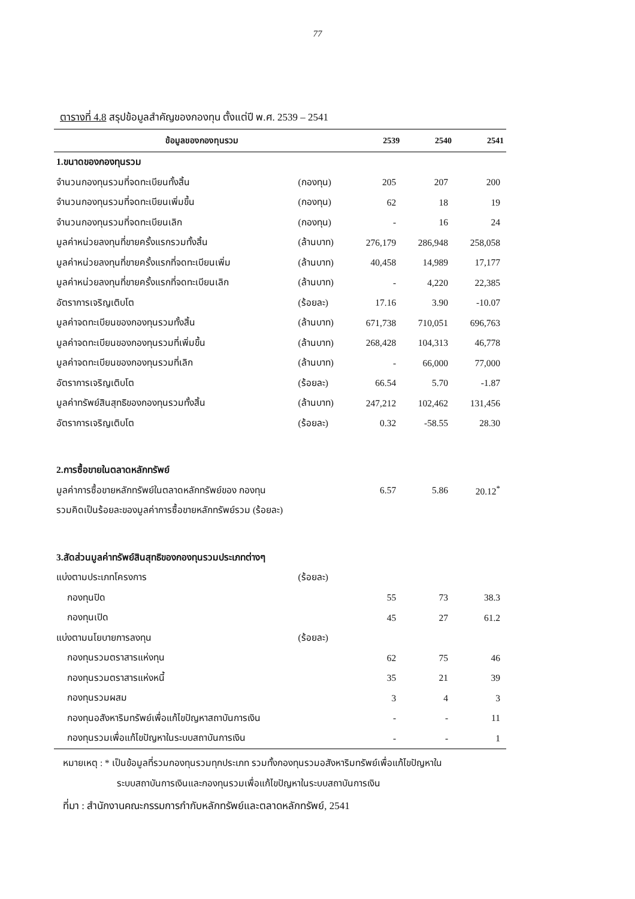77
ตารางที่ 4.8 สรุปข้อมูลสำคัญของกองทุน ตั้งแต่ปี พ.ศ. 2539 – 2541
| ข้อมูลของกองทุนรวม | | 2539 | 2540 | 2541 |
| --- | --- | --- | --- | --- |
| 1.ขนาดของกองทุนรวม | | | | |
| จำนวนกองทุนรวมที่จดทะเบียนทั้งสิ้น | (กองทุน) | 205 | 207 | 200 |
| จำนวนกองทุนรวมที่จดทะเบียนเพิ่มขึ้น | (กองทุน) | 62 | 18 | 19 |
| จำนวนกองทุนรวมที่จดทะเบียนเลิก | (กองทุน) | - | 16 | 24 |
| มูลค่าหน่วยลงทุนที่ขายครั้งแรกรวมทั้งสิ้น | (ล้านบาท) | 276,179 | 286,948 | 258,058 |
| มูลค่าหน่วยลงทุนที่ขายครั้งแรกที่จดทะเบียนเพิ่ม | (ล้านบาท) | 40,458 | 14,989 | 17,177 |
| มูลค่าหน่วยลงทุนที่ขายครั้งแรกที่จดทะเบียนเลิก | (ล้านบาท) | - | 4,220 | 22,385 |
| อัตราการเจริญเติบโต | (ร้อยละ) | 17.16 | 3.90 | -10.07 |
| มูลค่าจดทะเบียนของกองทุนรวมทั้งสิ้น | (ล้านบาท) | 671,738 | 710,051 | 696,763 |
| มูลค่าจดทะเบียนของกองทุนรวมที่เพิ่มขึ้น | (ล้านบาท) | 268,428 | 104,313 | 46,778 |
| มูลค่าจดทะเบียนของกองทุนรวมที่เลิก | (ล้านบาท) | - | 66,000 | 77,000 |
| อัตราการเจริญเติบโต | (ร้อยละ) | 66.54 | 5.70 | -1.87 |
| มูลค่าทรัพย์สินสุทธิของกองทุนรวมทั้งสิ้น | (ล้านบาท) | 247,212 | 102,462 | 131,456 |
| อัตราการเจริญเติบโต | (ร้อยละ) | 0.32 | -58.55 | 28.30 |
| 2.การซื้อขายในตลาดหลักทรัพย์ | | | | |
| มูลค่าการซื้อขายหลักทรัพย์ในตลาดหลักทรัพย์ของ กองทุน | | 6.57 | 5.86 | 20.12<sup>*</sup> |
| รวมคิดเป็นร้อยละของมูลค่าการซื้อขายหลักทรัพย์รวม (ร้อยละ) | | | | |
| 3.สัดส่วนมูลค่าทรัพย์สินสุทธิของกองทุนรวมประเภทต่างๆ | | | | |
| แบ่งตามประเภทโครงการ | (ร้อยละ) | | | |
| กองทุนปิด | | 55 | 73 | 38.3 |
| กองทุนเปิด | | 45 | 27 | 61.2 |
| แบ่งตามนโยบายการลงทุน | (ร้อยละ) | | | |
| กองทุนรวมตราสารแห่งทุน | | 62 | 75 | 46 |
| กองทุนรวมตราสารแห่งหนี้ | | 35 | 21 | 39 |
| กองทุนรวมผสม | | 3 | 4 | 3 |
| กองทุนอสังหาริมทรัพย์เพื่อแก้ไขปัญหาสถาบันการเงิน | | - | - | 11 |
| กองทุนรวมเพื่อแก้ไขปัญหาในระบบสถาบันการเงิน | | - | - | 1 |
หมายเหตุ : * เป็นข้อมูลที่รวมกองทุนรวมทุกประเภท รวมทั้งกองทุนรวมอสังหาริมทรัพย์เพื่อแก้ไขปัญหาใน
ระบบสถาบันการเงินและกองทุนรวมเพื่อแก้ไขปัญหาในระบบสถาบันการเงิน
ที่มา : สำนักงานคณะกรรมการกำกับหลักทรัพย์และตลาดหลักทรัพย์, 2541